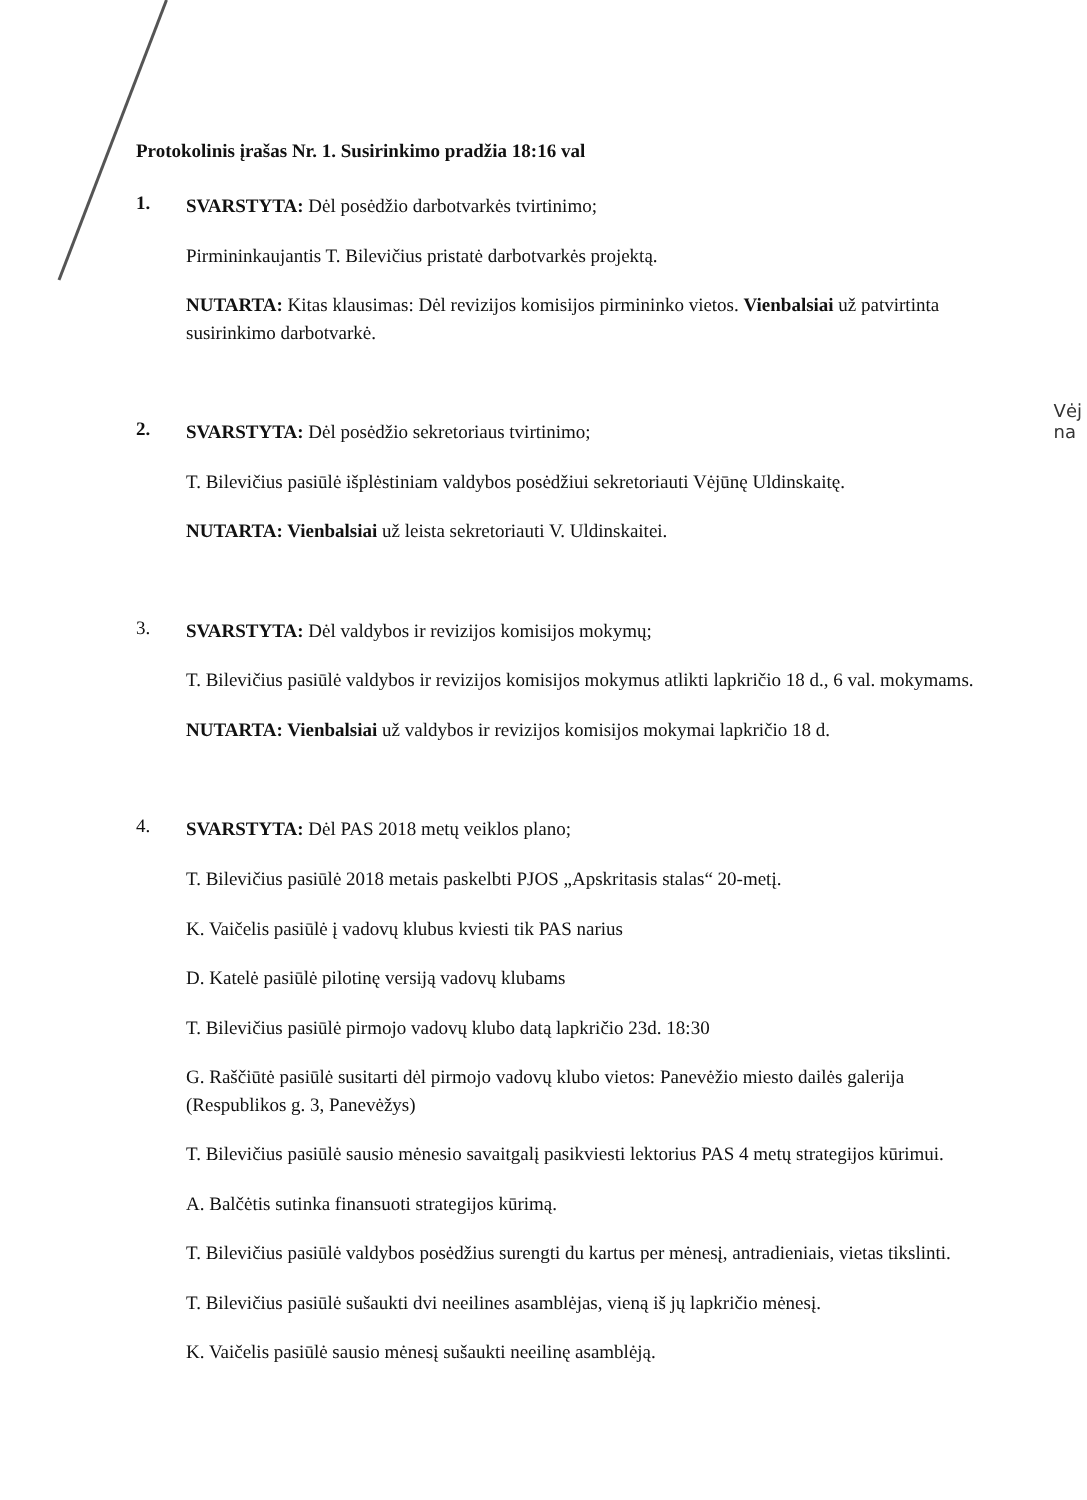Protokolinis įrašas Nr. 1. Susirinkimo pradžia 18:16 val
1.
SVARSTYTA: Dėl posėdžio darbotvarkės tvirtinimo;
Pirmininkaujantis T. Bilevičius pristatė darbotvarkės projektą.
NUTARTA: Kitas klausimas: Dėl revizijos komisijos pirmininko vietos. Vienbalsiai už patvirtinta susirinkimo darbotvarkė.
2.
SVARSTYTA: Dėl posėdžio sekretoriaus tvirtinimo;
T. Bilevičius pasiūlė išplėstiniam valdybos posėdžiui sekretoriauti Vėjūnę Uldinskaitę.
NUTARTA: Vienbalsiai už leista sekretoriauti V. Uldinskaitei.
3.
SVARSTYTA: Dėl valdybos ir revizijos komisijos mokymų;
T. Bilevičius pasiūlė valdybos ir revizijos komisijos mokymus atlikti lapkričio 18 d., 6 val. mokymams.
NUTARTA: Vienbalsiai už valdybos ir revizijos komisijos mokymai lapkričio 18 d.
4.
SVARSTYTA: Dėl PAS 2018 metų veiklos plano;
T. Bilevičius pasiūlė 2018 metais paskelbti PJOS „Apskritasis stalas“ 20-metį.
K. Vaičelis pasiūlė į vadovų klubus kviesti tik PAS narius
D. Katelė pasiūlė pilotinę versiją vadovų klubams
T. Bilevičius pasiūlė pirmojo vadovų klubo datą lapkričio 23d. 18:30
G. Raščiūtė pasiūlė susitarti dėl pirmojo vadovų klubo vietos: Panevėžio miesto dailės galerija (Respublikos g. 3, Panevėžys)
T. Bilevičius pasiūlė sausio mėnesio savaitgalį pasikviesti lektorius PAS 4 metų strategijos kūrimui.
A. Balčėtis sutinka finansuoti strategijos kūrimą.
T. Bilevičius pasiūlė valdybos posėdžius surengti du kartus per mėnesį, antradieniais, vietas tikslinti.
T. Bilevičius pasiūlė sušaukti dvi neeilines asamblėjas, vieną iš jų lapkričio mėnesį.
K. Vaičelis pasiūlė sausio mėnesį sušaukti neeilinę asamblėją.
Vėj
na